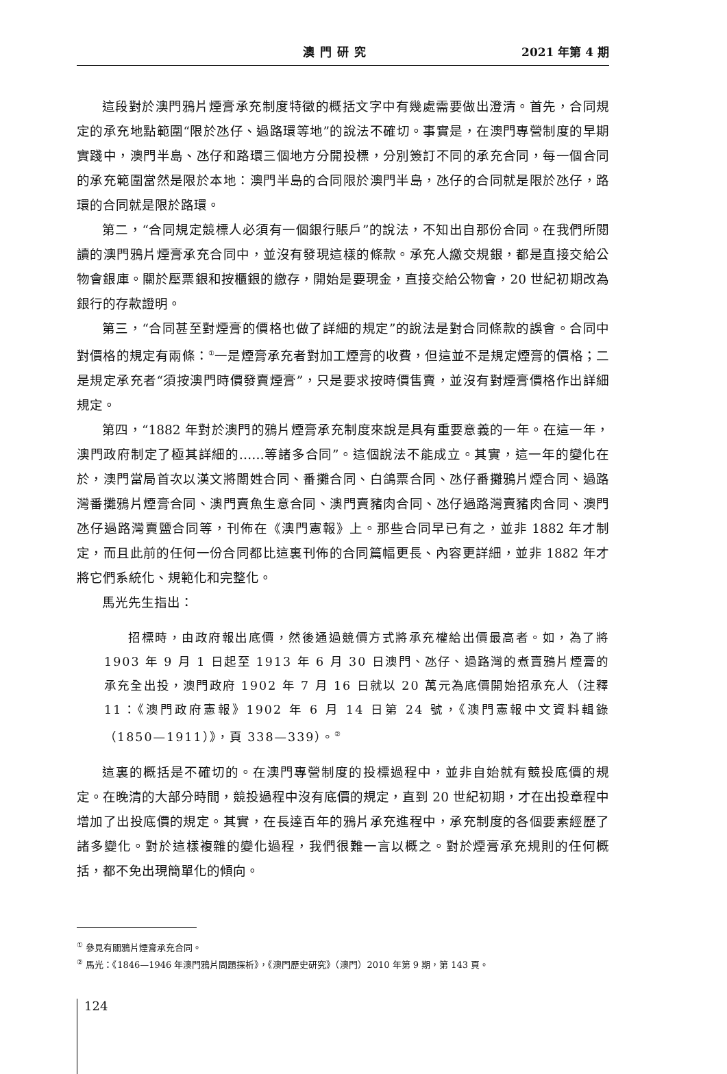澳門研究 2021 年第 4 期
這段對於澳門鴉片煙膏承充制度特徵的概括文字中有幾處需要做出澄清。首先，合同規定的承充地點範圍“限於氹仔、過路環等地”的說法不確切。事實是，在澳門專營制度的早期實踐中，澳門半島、氹仔和路環三個地方分開投標，分別簽訂不同的承充合同，每一個合同的承充範圍當然是限於本地：澳門半島的合同限於澳門半島，氹仔的合同就是限於氹仔，路環的合同就是限於路環。
第二，“合同規定競標人必須有一個銀行賬戶”的說法，不知出自那份合同。在我們所閱讀的澳門鴉片煙膏承充合同中，並沒有發現這樣的條款。承充人繳交規銀，都是直接交給公物會銀庫。關於壓票銀和按櫃銀的繳存，開始是要現金，直接交給公物會，20 世紀初期改為銀行的存款證明。
第三，“合同甚至對煙膏的價格也做了詳細的規定”的說法是對合同條款的誤會。合同中對價格的規定有兩條：<sup>①</sup>一是煙膏承充者對加工煙膏的收費，但這並不是規定煙膏的價格；二是規定承充者“須按澳門時價發賣煙膏”，只是要求按時價售賣，並沒有對煙膏價格作出詳細規定。
第四，“1882 年對於澳門的鴉片煙膏承充制度來說是具有重要意義的一年。在這一年，澳門政府制定了極其詳細的……等諸多合同”。這個說法不能成立。其實，這一年的變化在於，澳門當局首次以漢文將闈姓合同、番攤合同、白鴿票合同、氹仔番攤鴉片煙合同、過路灣番攤鴉片煙膏合同、澳門賣魚生意合同、澳門賣豬肉合同、氹仔過路灣賣豬肉合同、澳門氹仔過路灣賣鹽合同等，刊佈在《澳門憲報》上。那些合同早已有之，並非 1882 年才制定，而且此前的任何一份合同都比這裏刊佈的合同篇幅更長、內容更詳細，並非 1882 年才將它們系統化、規範化和完整化。
馬光先生指出：
招標時，由政府報出底價，然後通過競價方式將承充權給出價最高者。如，為了將 1903 年 9 月 1 日起至 1913 年 6 月 30 日澳門、氹仔、過路灣的煮賣鴉片煙膏的承充全出投，澳門政府 1902 年 7 月 16 日就以 20 萬元為底價開始招承充人（注釋 11：《澳門政府憲報》1902 年 6 月 14 日第 24 號，《澳門憲報中文資料輯錄（1850—1911）》，頁 338—339）。<sup>②</sup>
這裏的概括是不確切的。在澳門專營制度的投標過程中，並非自始就有競投底價的規定。在晚清的大部分時間，競投過程中沒有底價的規定，直到 20 世紀初期，才在出投章程中增加了出投底價的規定。其實，在長達百年的鴉片承充進程中，承充制度的各個要素經歷了諸多變化。對於這樣複雜的變化過程，我們很難一言以概之。對於煙膏承充規則的任何概括，都不免出現簡單化的傾向。
<sup>①</sup> 參見有關鴉片煙膏承充合同。
<sup>②</sup> 馬光：《1846—1946 年澳門鴉片問題探析》，《澳門歷史研究》（澳門）2010 年第 9 期，第 143 頁。
124